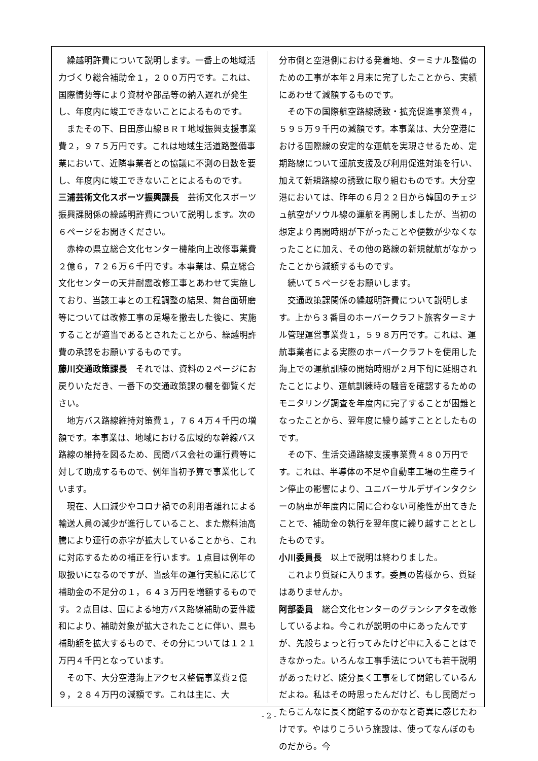繰越明許費について説明します。一番上の地域活力づくり総合補助金１，２００万円です。これは、国際情勢等により資材や部品等の納入遅れが発生し、年度内に竣工できないことによるものです。
またその下、日田彦山線ＢＲＴ地域振興支援事業費２，９７５万円です。これは地域生活道路整備事業において、近隣事業者との協議に不測の日数を要し、年度内に竣工できないことによるものです。
三浦芸術文化スポーツ振興課長　芸術文化スポーツ振興課関係の繰越明許費について説明します。次の６ページをお開きください。
赤枠の県立総合文化センター機能向上改修事業費２億６，７２６万６千円です。本事業は、県立総合文化センターの天井耐震改修工事とあわせて実施しており、当該工事との工程調整の結果、舞台面研磨等については改修工事の足場を撤去した後に、実施することが適当であるとされたことから、繰越明許費の承認をお願いするものです。
藤川交通政策課長　それでは、資料の２ページにお戻りいただき、一番下の交通政策課の欄を御覧ください。
地方バス路線維持対策費１，７６４万４千円の増額です。本事業は、地域における広域的な幹線バス路線の維持を図るため、民間バス会社の運行費等に対して助成するもので、例年当初予算で事業化しています。
現在、人口減少やコロナ禍での利用者離れによる輸送人員の減少が進行していること、また燃料油高騰により運行の赤字が拡大していることから、これに対応するための補正を行います。１点目は例年の取扱いになるのですが、当該年の運行実績に応じて補助金の不足分の１，６４３万円を増額するものです。２点目は、国による地方バス路線補助の要件緩和により、補助対象が拡大されたことに伴い、県も補助額を拡大するもので、その分については１２１万円４千円となっています。
その下、大分空港海上アクセス整備事業費２億９，２８４万円の減額です。これは主に、大
分市側と空港側における発着地、ターミナル整備のための工事が本年２月末に完了したことから、実績にあわせて減額するものです。
その下の国際航空路線誘致・拡充促進事業費４，５９５万９千円の減額です。本事業は、大分空港における国際線の安定的な運航を実現させるため、定期路線について運航支援及び利用促進対策を行い、加えて新規路線の誘致に取り組むものです。大分空港においては、昨年の６月２２日から韓国のチェジュ航空がソウル線の運航を再開しましたが、当初の想定より再開時期が下がったことや便数が少なくなったことに加え、その他の路線の新規就航がなかったことから減額するものです。
続いて５ページをお願いします。
交通政策課関係の繰越明許費について説明します。上から３番目のホーバークラフト旅客ターミナル管理運営事業費１，５９８万円です。これは、運航事業者による実際のホーバークラフトを使用した海上での運航訓練の開始時期が２月下旬に延期されたことにより、運航訓練時の騒音を確認するためのモニタリング調査を年度内に完了することが困難となったことから、翌年度に繰り越すこととしたものです。
その下、生活交通路線支援事業費４８０万円です。これは、半導体の不足や自動車工場の生産ライン停止の影響により、ユニバーサルデザインタクシーの納車が年度内に間に合わない可能性が出てきたことで、補助金の執行を翌年度に繰り越すこととしたものです。
小川委員長　以上で説明は終わりました。
これより質疑に入ります。委員の皆様から、質疑はありませんか。
阿部委員　総合文化センターのグランシアタを改修しているよね。今これが説明の中にあったんですが、先般ちょっと行ってみたけど中に入ることはできなかった。いろんな工事手法についても若干説明があったけど、随分長く工事をして閉館しているんだよね。私はその時思ったんだけど、もし民間だったらこんなに長く閉館するのかなと奇異に感じたわけです。やはりこういう施設は、使ってなんぼのものだから。今
- 2 -